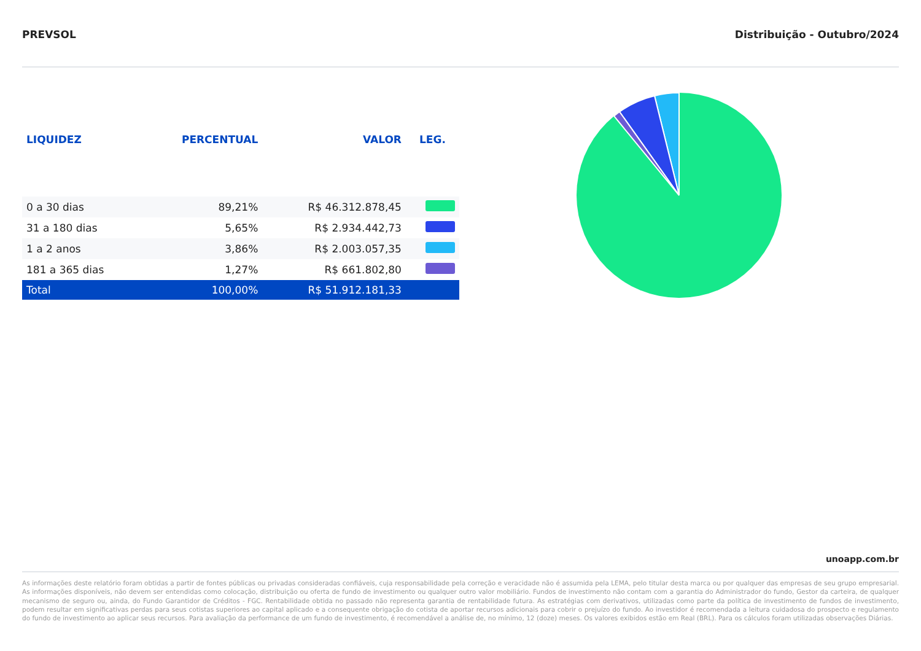PREVSOL Distribuição - Outubro/2024
| LIQUIDEZ | PERCENTUAL | VALOR | LEG. |
| --- | --- | --- | --- |
| 0 a 30 dias | 89,21% | R$ 46.312.878,45 | |
| 31 a 180 dias | 5,65% | R$ 2.934.442,73 | |
| 1 a 2 anos | 3,86% | R$ 2.003.057,35 | |
| 181 a 365 dias | 1,27% | R$ 661.802,80 | |
| Total | 100,00% | R$ 51.912.181,33 | |
unoapp.com.br
As informações deste relatório foram obtidas a partir de fontes públicas ou privadas consideradas confiáveis, cuja responsabilidade pela correção e veracidade não é assumida pela LEMA, pelo titular desta marca ou por qualquer das empresas de seu grupo empresarial. As informações disponíveis, não devem ser entendidas como colocação, distribuição ou oferta de fundo de investimento ou qualquer outro valor mobiliário. Fundos de investimento não contam com a garantia do Administrador do fundo, Gestor da carteira, de qualquer mecanismo de seguro ou, ainda, do Fundo Garantidor de Créditos - FGC. Rentabilidade obtida no passado não representa garantia de rentabilidade futura. As estratégias com derivativos, utilizadas como parte da política de investimento de fundos de investimento, podem resultar em significativas perdas para seus cotistas superiores ao capital aplicado e a consequente obrigação do cotista de aportar recursos adicionais para cobrir o prejuízo do fundo. Ao investidor é recomendada a leitura cuidadosa do prospecto e regulamento do fundo de investimento ao aplicar seus recursos. Para avaliação da performance de um fundo de investimento, é recomendável a análise de, no mínimo, 12 (doze) meses. Os valores exibidos estão em Real (BRL). Para os cálculos foram utilizadas observações Diárias.